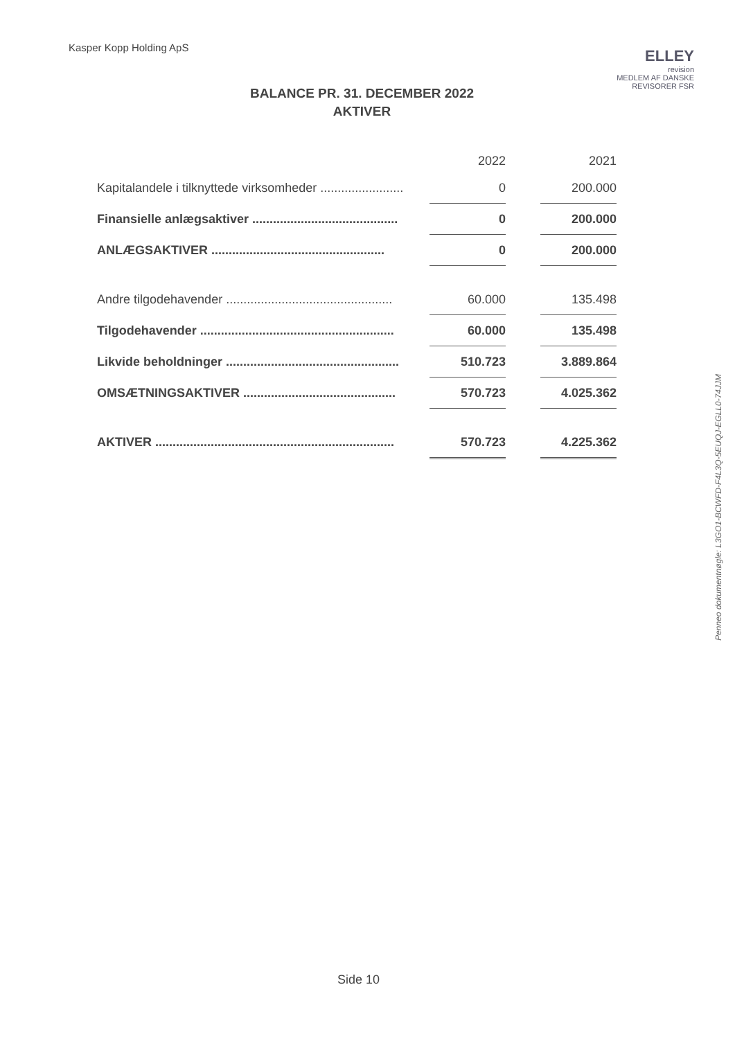Kasper Kopp Holding ApS
ELLEY
revision
MEDLEM AF DANSKE REVISORER FSR
BALANCE PR. 31. DECEMBER 2022
AKTIVER
| | 2022 | | 2021 |
| --- | --- | --- | --- |
| Kapitalandele i tilknyttede virksomheder ........................ | 0 | | 200.000 |
| Finansielle anlægsaktiver .......................................... | 0 | | 200.000 |
| ANLÆGSAKTIVER .................................................. | 0 | | 200.000 |
| Andre tilgodehavender ................................................ | 60.000 | | 135.498 |
| Tilgodehavender ........................................................ | 60.000 | | 135.498 |
| Likvide beholdninger .................................................. | 510.723 | | 3.889.864 |
| OMSÆTNINGSAKTIVER ............................................ | 570.723 | | 4.025.362 |
| AKTIVER ..................................................................... | 570.723 | | 4.225.362 |
Penneo dokumentnøgle: L3GO1-BCWFD-F4L3Q-5EUQJ-EGLL0-74JJM
Side 10